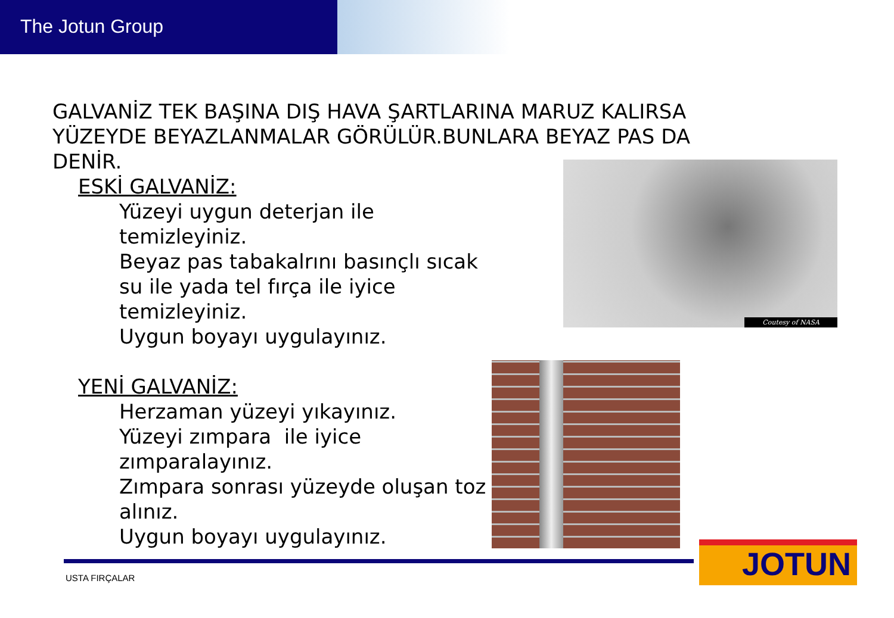The Jotun Group
GALVANİZ TEK BAŞINA DIŞ HAVA ŞARTLARINA MARUZ KALIRSA
YÜZEYDE BEYAZLANMALAR GÖRÜLÜR.BUNLARA BEYAZ PAS DA
DENİR.
ESKİ GALVANİZ:
Yüzeyi uygun deterjan ile
temizleyiniz.
Beyaz pas tabakalrını basınçlı sıcak
su ile yada tel fırça ile iyice
temizleyiniz.
Uygun boyayı uygulayınız.
YENİ GALVANİZ:
Herzaman yüzeyi yıkayınız.
Yüzeyi zımpara ile iyice
zımparalayınız.
Zımpara sonrası yüzeyde oluşan toz
alınız.
Uygun boyayı uygulayınız.
Coutesy of NASA
USTA FIRÇALAR
JOTUN